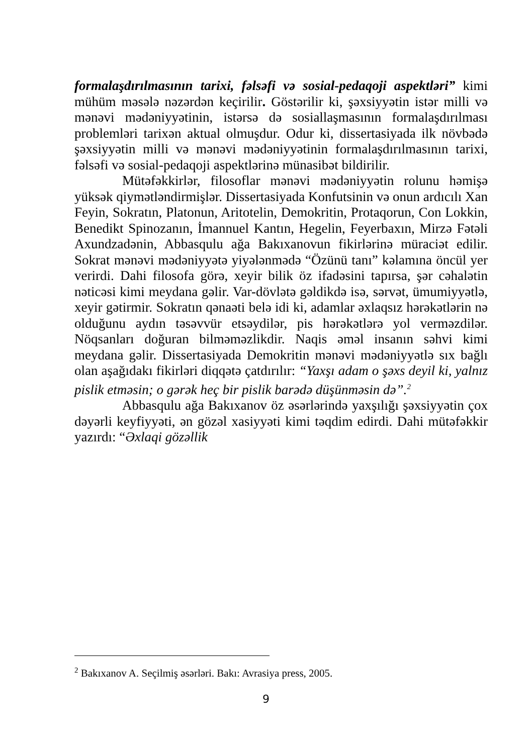formalaşdırılmasının tarixi, fəlsəfi və sosial-pedaqoji aspektləri” kimi mühüm məsələ nəzərdən keçirilir. Göstərilir ki, şəxsiyyətin istər milli və mənəvi mədəniyyətinin, istərsə də sosiallaşmasının formalaşdırılması problemləri tarixən aktual olmuşdur. Odur ki, dissertasiyada ilk növbədə şəxsiyyətin milli və mənəvi mədəniyyətinin formalaşdırılmasının tarixi, fəlsəfi və sosial-pedaqoji aspektlərinə münasibət bildirilir.
Mütəfəkkirlər, filosoflar mənəvi mədəniyyətin rolunu həmişə yüksək qiymətləndirmişlər. Dissertasiyada Konfutsinin və onun ardıcılı Xan Feyin, Sokratın, Platonun, Aritotelin, Demokritin, Protaqorun, Con Lokkin, Benedikt Spinozanın, İmannuel Kantın, Hegelin, Feyerbaxın, Mirzə Fətəli Axundzadənin, Abbasqulu ağa Bakıxanovun fikirlərinə müraciət edilir. Sokrat mənəvi mədəniyyətə yiyələnmədə “Özünü tanı” kəlamına öncül yer verirdi. Dahi filosofa görə, xeyir bilik öz ifadəsini tapırsa, şər cəhalətin nəticəsi kimi meydana gəlir. Var-dövlətə gəldikdə isə, sərvət, ümumiyyətlə, xeyir gətirmir. Sokratın qənaəti belə idi ki, adamlar əxlaqsız hərəkətlərin nə olduğunu aydın təsəvvür etsəydilər, pis hərəkətlərə yol verməzdilər. Nöqsanları doğuran bilməməzlikdir. Naqis əməl insanın səhvi kimi meydana gəlir. Dissertasiyada Demokritin mənəvi mədəniyyətlə sıx bağlı olan aşağıdakı fikirləri diqqətə çatdırılır: “Yaxşı adam o şəxs deyil ki, yalnız pislik etməsin; o gərək heç bir pislik barədə düşünməsin də”.<sup>2</sup>
Abbasqulu ağa Bakıxanov öz əsərlərində yaxşılığı şəxsiyyətin çox dəyərli keyfiyyəti, ən gözəl xasiyyəti kimi təqdim edirdi. Dahi mütəfəkkir yazırdı: “Əxlaqi gözəllik
<sup>2</sup> Bakıxanov A. Seçilmiş əsərləri. Bakı: Avrasiya press, 2005.
9